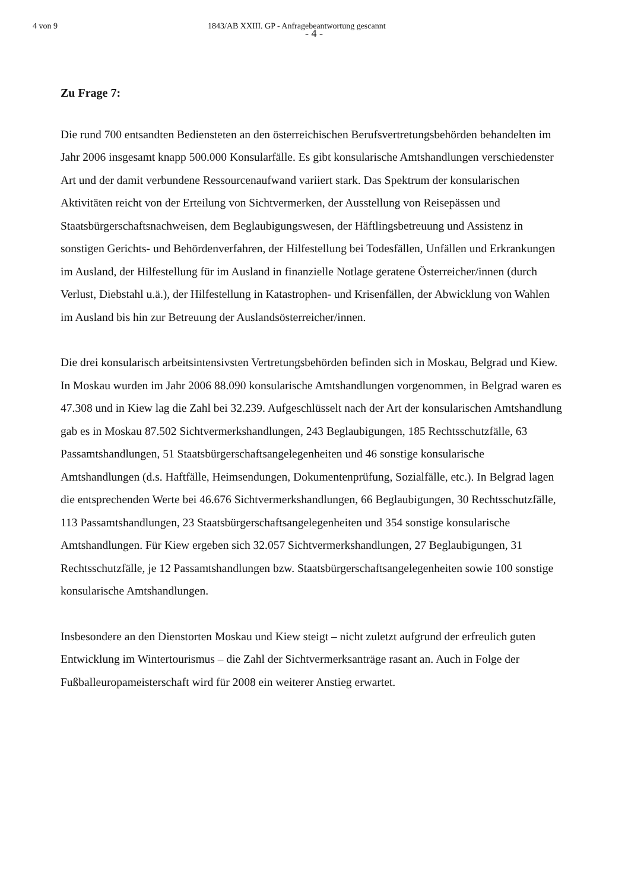4 von 9 1843/AB XXIII. GP - Anfragebeantwortung gescannt
- 4 -
Zu Frage 7:
Die rund 700 entsandten Bediensteten an den österreichischen Berufsvertretungsbehörden behandelten im Jahr 2006 insgesamt knapp 500.000 Konsularfälle. Es gibt konsularische Amtshandlungen verschiedenster Art und der damit verbundene Ressourcenaufwand variiert stark. Das Spektrum der konsularischen Aktivitäten reicht von der Erteilung von Sichtvermerken, der Ausstellung von Reisepässen und Staatsbürgerschaftsnachweisen, dem Beglaubigungswesen, der Häftlingsbetreuung und Assistenz in sonstigen Gerichts- und Behördenverfahren, der Hilfestellung bei Todesfällen, Unfällen und Erkrankungen im Ausland, der Hilfestellung für im Ausland in finanzielle Notlage geratene Österreicher/innen (durch Verlust, Diebstahl u.ä.), der Hilfestellung in Katastrophen- und Krisenfällen, der Abwicklung von Wahlen im Ausland bis hin zur Betreuung der Auslandsösterreicher/innen.
Die drei konsularisch arbeitsintensivsten Vertretungsbehörden befinden sich in Moskau, Belgrad und Kiew. In Moskau wurden im Jahr 2006 88.090 konsularische Amtshandlungen vorgenommen, in Belgrad waren es 47.308 und in Kiew lag die Zahl bei 32.239. Aufgeschlüsselt nach der Art der konsularischen Amtshandlung gab es in Moskau 87.502 Sichtvermerkshandlungen, 243 Beglaubigungen, 185 Rechtsschutzfälle, 63 Passamtshandlungen, 51 Staatsbürgerschaftsangelegenheiten und 46 sonstige konsularische Amtshandlungen (d.s. Haftfälle, Heimsendungen, Dokumentenprüfung, Sozialfälle, etc.). In Belgrad lagen die entsprechenden Werte bei 46.676 Sichtvermerkshandlungen, 66 Beglaubigungen, 30 Rechtsschutzfälle, 113 Passamtshandlungen, 23 Staatsbürgerschaftsangelegenheiten und 354 sonstige konsularische Amtshandlungen. Für Kiew ergeben sich 32.057 Sichtvermerkshandlungen, 27 Beglaubigungen, 31 Rechtsschutzfälle, je 12 Passamtshandlungen bzw. Staatsbürgerschaftsangelegenheiten sowie 100 sonstige konsularische Amtshandlungen.
Insbesondere an den Dienstorten Moskau und Kiew steigt – nicht zuletzt aufgrund der erfreulich guten Entwicklung im Wintertourismus – die Zahl der Sichtvermerksanträge rasant an. Auch in Folge der Fußballeuropameisterschaft wird für 2008 ein weiterer Anstieg erwartet.